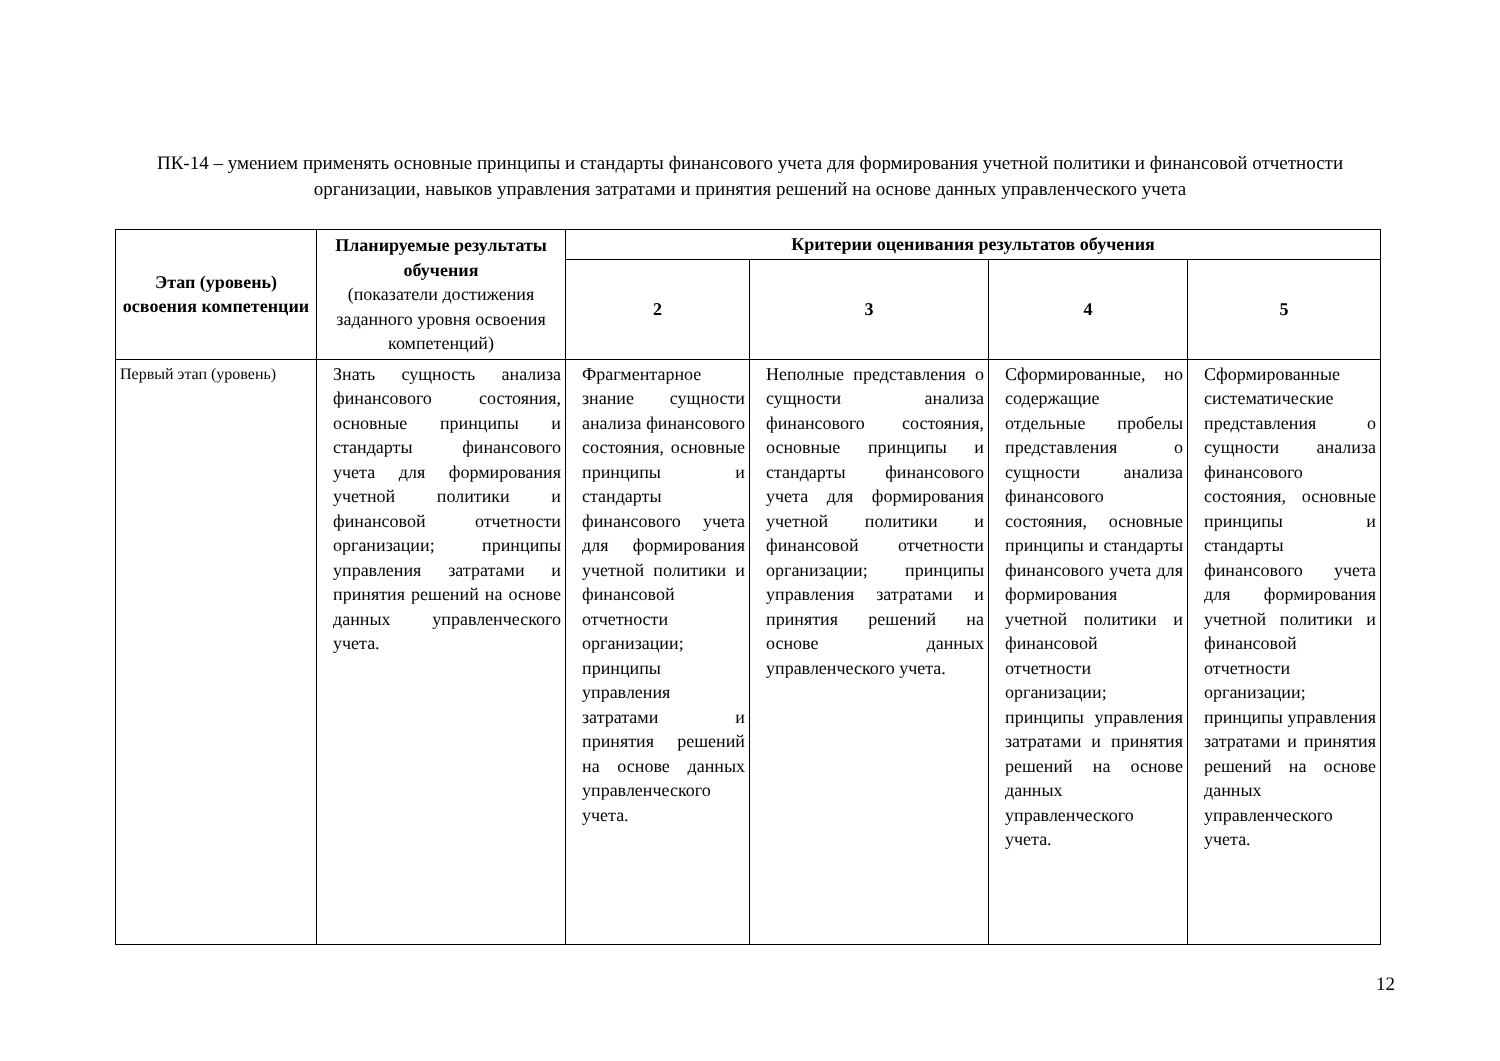ПК-14 – умением применять основные принципы и стандарты финансового учета для формирования учетной политики и финансовой отчетности организации, навыков управления затратами и принятия решений на основе данных управленческого учета
| Этап (уровень) освоения компетенции | Планируемые результаты обучения (показатели достижения заданного уровня освоения компетенций) | Критерии оценивания результатов обучения | | | |
| --- | --- | --- | --- | --- | --- |
| | | 2 | 3 | 4 | 5 |
| Первый этап (уровень) | Знать сущность анализа финансового состояния, основные принципы и стандарты финансового учета для формирования учетной политики и финансовой отчетности организации; принципы управления затратами и принятия решений на основе данных управленческого учета. | Фрагментарное знание сущности анализа финансового состояния, основные принципы и стандарты финансового учета для формирования учетной политики и финансовой отчетности организации; принципы управления затратами и принятия решений на основе данных управленческого учета. | Неполные представления о сущности анализа финансового состояния, основные принципы и стандарты финансового учета для формирования учетной политики и финансовой отчетности организации; принципы управления затратами и принятия решений на основе данных управленческого учета. | Сформированные, но содержащие отдельные пробелы представления о сущности анализа финансового состояния, основные принципы и стандарты финансового учета для формирования учетной политики и финансовой отчетности организации; принципы управления затратами и принятия решений на основе данных управленческого учета. | Сформированные систематические представления о сущности анализа финансового состояния, основные принципы и стандарты финансового учета для формирования учетной политики и финансовой отчетности организации; принципы управления затратами и принятия решений на основе данных управленческого учета. |
12